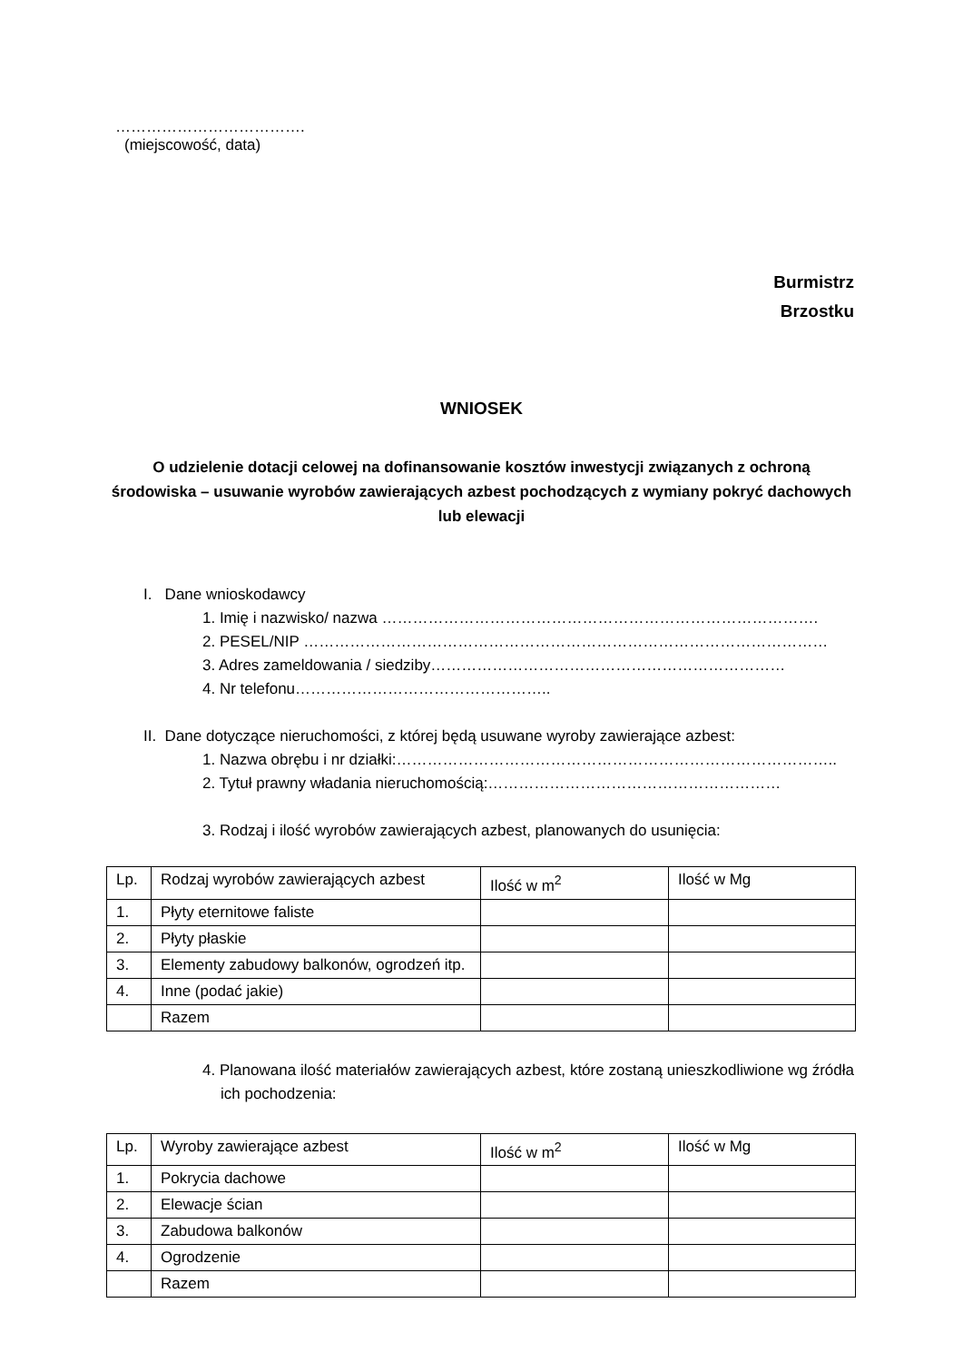……………………………….
(miejscowość, data)
Burmistrz
Brzostku
WNIOSEK
O udzielenie dotacji celowej na dofinansowanie kosztów inwestycji związanych z ochroną środowiska – usuwanie wyrobów zawierających azbest pochodzących z wymiany pokryć dachowych lub elewacji
I. Dane wnioskodawcy
1. Imię i nazwisko/ nazwa ………………………………………………………………………….
2. PESEL/NIP …………………………………………………………………………………………
3. Adres zameldowania / siedziby……………………………………………………………
4. Nr telefonu…………………………………………..
II. Dane dotyczące nieruchomości, z której będą usuwane wyroby zawierające azbest:
1. Nazwa obrębu i nr działki:…………………………………………………………………………..
2. Tytuł prawny władania nieruchomością:…………………………………………………
3. Rodzaj i ilość wyrobów zawierających azbest, planowanych do usunięcia:
| Lp. | Rodzaj wyrobów zawierających azbest | Ilość w m<sup>2</sup> | Ilość w Mg |
| --- | --- | --- | --- |
| 1. | Płyty eternitowe faliste | | |
| 2. | Płyty płaskie | | |
| 3. | Elementy zabudowy balkonów, ogrodzeń itp. | | |
| 4. | Inne (podać jakie) | | |
| | Razem | | |
4. Planowana ilość materiałów zawierających azbest, które zostaną unieszkodliwione wg źródła ich pochodzenia:
| Lp. | Wyroby zawierające azbest | Ilość w m<sup>2</sup> | Ilość w Mg |
| --- | --- | --- | --- |
| 1. | Pokrycia dachowe | | |
| 2. | Elewacje ścian | | |
| 3. | Zabudowa balkonów | | |
| 4. | Ogrodzenie | | |
| | Razem | | |